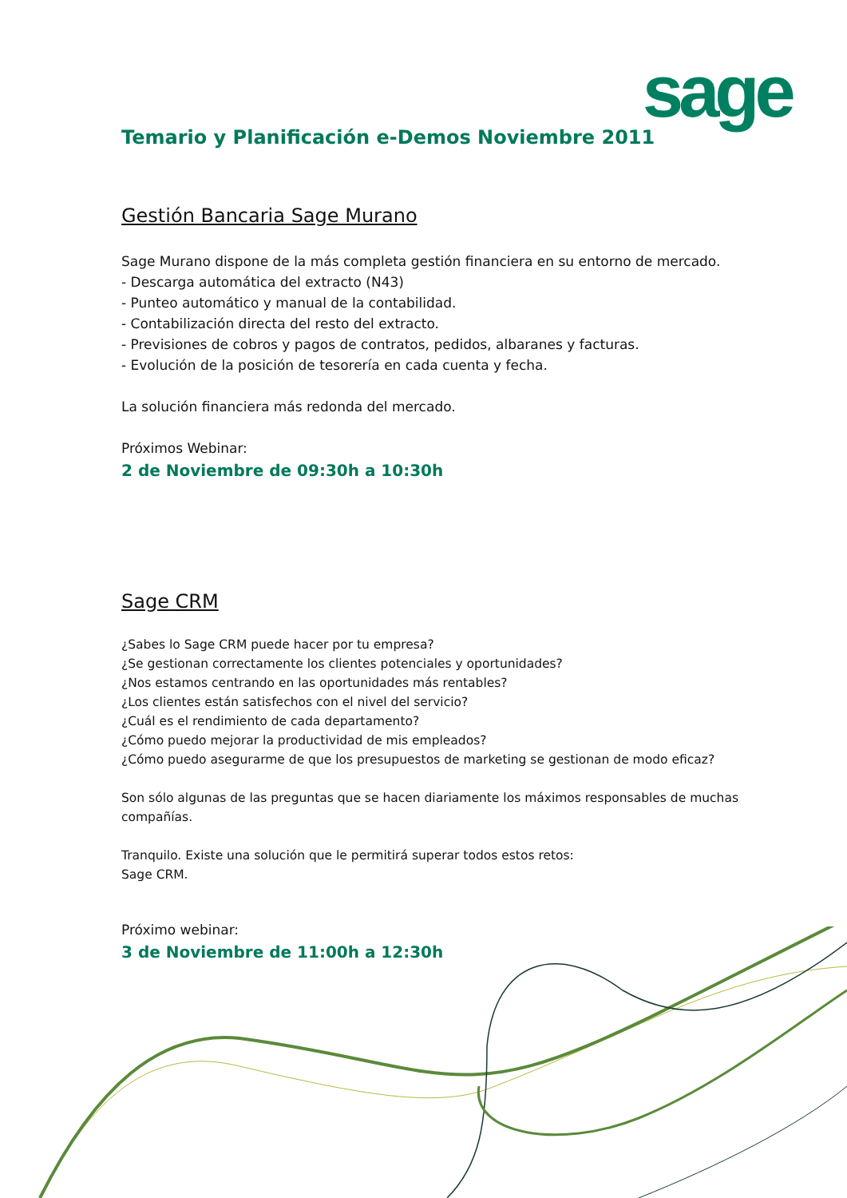sage
Temario y Planificación e-Demos Noviembre 2011
Gestión Bancaria Sage Murano
Sage Murano dispone de la más completa gestión financiera en su entorno de mercado.
- Descarga automática del extracto (N43)
- Punteo automático y manual de la contabilidad.
- Contabilización directa del resto del extracto.
- Previsiones de cobros y pagos de contratos, pedidos, albaranes y facturas.
- Evolución de la posición de tesorería en cada cuenta y fecha.
La solución financiera más redonda del mercado.
Próximos Webinar:
2 de Noviembre de 09:30h a 10:30h
Sage CRM
¿Sabes lo Sage CRM puede hacer por tu empresa?
¿Se gestionan correctamente los clientes potenciales y oportunidades?
¿Nos estamos centrando en las oportunidades más rentables?
¿Los clientes están satisfechos con el nivel del servicio?
¿Cuál es el rendimiento de cada departamento?
¿Cómo puedo mejorar la productividad de mis empleados?
¿Cómo puedo asegurarme de que los presupuestos de marketing se gestionan de modo eficaz?
Son sólo algunas de las preguntas que se hacen diariamente los máximos responsables de muchas compañías.
Tranquilo. Existe una solución que le permitirá superar todos estos retos:
Sage CRM.
Próximo webinar:
3 de Noviembre de 11:00h a 12:30h